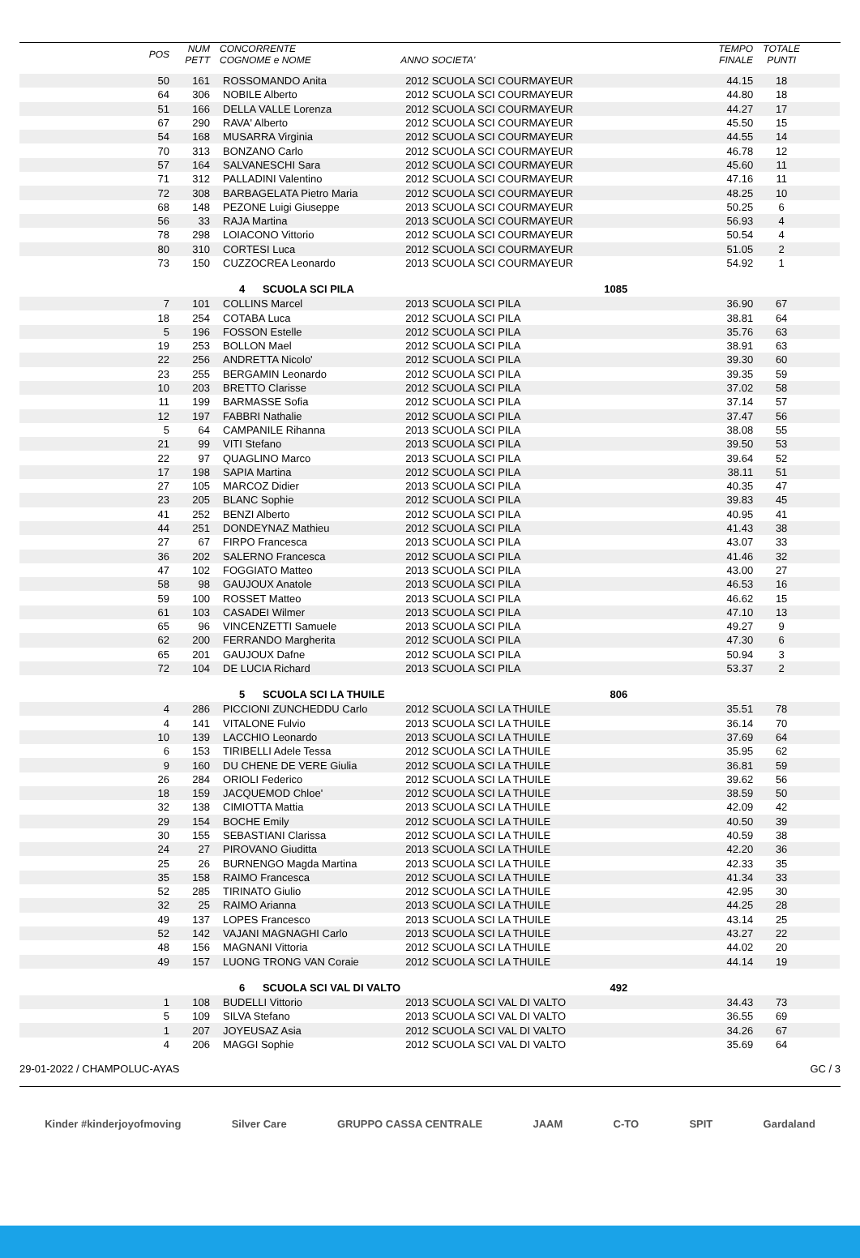| POS | NUM PETT | CONCORRENTE COGNOME e NOME | ANNO SOCIETA' | | TEMPO FINALE | TOTALE PUNTI | |
| --- | --- | --- | --- | --- | --- | --- | --- |
| 50 | 161 | ROSSOMANDO Anita | 2012 SCUOLA SCI COURMAYEUR | | 44.15 | 18 | |
| 64 | 306 | NOBILE Alberto | 2012 SCUOLA SCI COURMAYEUR | | 44.80 | 18 | |
| 51 | 166 | DELLA VALLE Lorenza | 2012 SCUOLA SCI COURMAYEUR | | 44.27 | 17 | |
| 67 | 290 | RAVA' Alberto | 2012 SCUOLA SCI COURMAYEUR | | 45.50 | 15 | |
| 54 | 168 | MUSARRA Virginia | 2012 SCUOLA SCI COURMAYEUR | | 44.55 | 14 | |
| 70 | 313 | BONZANO Carlo | 2012 SCUOLA SCI COURMAYEUR | | 46.78 | 12 | |
| 57 | 164 | SALVANESCHI Sara | 2012 SCUOLA SCI COURMAYEUR | | 45.60 | 11 | |
| 71 | 312 | PALLADINI Valentino | 2012 SCUOLA SCI COURMAYEUR | | 47.16 | 11 | |
| 72 | 308 | BARBAGELATA Pietro Maria | 2012 SCUOLA SCI COURMAYEUR | | 48.25 | 10 | |
| 68 | 148 | PEZONE Luigi Giuseppe | 2013 SCUOLA SCI COURMAYEUR | | 50.25 | 6 | |
| 56 | 33 | RAJA Martina | 2013 SCUOLA SCI COURMAYEUR | | 56.93 | 4 | |
| 78 | 298 | LOIACONO Vittorio | 2012 SCUOLA SCI COURMAYEUR | | 50.54 | 4 | |
| 80 | 310 | CORTESI Luca | 2012 SCUOLA SCI COURMAYEUR | | 51.05 | 2 | |
| 73 | 150 | CUZZOCREA Leonardo | 2013 SCUOLA SCI COURMAYEUR | | 54.92 | 1 | |
| | | 4 SCUOLA SCI PILA | 1085 | | | | |
| 7 | 101 | COLLINS Marcel | 2013 SCUOLA SCI PILA | | 36.90 | 67 | |
| 18 | 254 | COTABA Luca | 2012 SCUOLA SCI PILA | | 38.81 | 64 | |
| 5 | 196 | FOSSON Estelle | 2012 SCUOLA SCI PILA | | 35.76 | 63 | |
| 19 | 253 | BOLLON Mael | 2012 SCUOLA SCI PILA | | 38.91 | 63 | |
| 22 | 256 | ANDRETTA Nicolo' | 2012 SCUOLA SCI PILA | | 39.30 | 60 | |
| 23 | 255 | BERGAMIN Leonardo | 2012 SCUOLA SCI PILA | | 39.35 | 59 | |
| 10 | 203 | BRETTO Clarisse | 2012 SCUOLA SCI PILA | | 37.02 | 58 | |
| 11 | 199 | BARMASSE Sofia | 2012 SCUOLA SCI PILA | | 37.14 | 57 | |
| 12 | 197 | FABBRI Nathalie | 2012 SCUOLA SCI PILA | | 37.47 | 56 | |
| 5 | 64 | CAMPANILE Rihanna | 2013 SCUOLA SCI PILA | | 38.08 | 55 | |
| 21 | 99 | VITI Stefano | 2013 SCUOLA SCI PILA | | 39.50 | 53 | |
| 22 | 97 | QUAGLINO Marco | 2013 SCUOLA SCI PILA | | 39.64 | 52 | |
| 17 | 198 | SAPIA Martina | 2012 SCUOLA SCI PILA | | 38.11 | 51 | |
| 27 | 105 | MARCOZ Didier | 2013 SCUOLA SCI PILA | | 40.35 | 47 | |
| 23 | 205 | BLANC Sophie | 2012 SCUOLA SCI PILA | | 39.83 | 45 | |
| 41 | 252 | BENZI Alberto | 2012 SCUOLA SCI PILA | | 40.95 | 41 | |
| 44 | 251 | DONDEYNAZ Mathieu | 2012 SCUOLA SCI PILA | | 41.43 | 38 | |
| 27 | 67 | FIRPO Francesca | 2013 SCUOLA SCI PILA | | 43.07 | 33 | |
| 36 | 202 | SALERNO Francesca | 2012 SCUOLA SCI PILA | | 41.46 | 32 | |
| 47 | 102 | FOGGIATO Matteo | 2013 SCUOLA SCI PILA | | 43.00 | 27 | |
| 58 | 98 | GAUJOUX Anatole | 2013 SCUOLA SCI PILA | | 46.53 | 16 | |
| 59 | 100 | ROSSET Matteo | 2013 SCUOLA SCI PILA | | 46.62 | 15 | |
| 61 | 103 | CASADEI Wilmer | 2013 SCUOLA SCI PILA | | 47.10 | 13 | |
| 65 | 96 | VINCENZETTI Samuele | 2013 SCUOLA SCI PILA | | 49.27 | 9 | |
| 62 | 200 | FERRANDO Margherita | 2012 SCUOLA SCI PILA | | 47.30 | 6 | |
| 65 | 201 | GAUJOUX Dafne | 2012 SCUOLA SCI PILA | | 50.94 | 3 | |
| 72 | 104 | DE LUCIA Richard | 2013 SCUOLA SCI PILA | | 53.37 | 2 | |
| | | 5 SCUOLA SCI LA THUILE | 806 | | | | |
| 4 | 286 | PICCIONI ZUNCHEDDU Carlo | 2012 SCUOLA SCI LA THUILE | | 35.51 | 78 | |
| 4 | 141 | VITALONE Fulvio | 2013 SCUOLA SCI LA THUILE | | 36.14 | 70 | |
| 10 | 139 | LACCHIO Leonardo | 2013 SCUOLA SCI LA THUILE | | 37.69 | 64 | |
| 6 | 153 | TIRIBELLI Adele Tessa | 2012 SCUOLA SCI LA THUILE | | 35.95 | 62 | |
| 9 | 160 | DU CHENE DE VERE Giulia | 2012 SCUOLA SCI LA THUILE | | 36.81 | 59 | |
| 26 | 284 | ORIOLI Federico | 2012 SCUOLA SCI LA THUILE | | 39.62 | 56 | |
| 18 | 159 | JACQUEMOD Chloe' | 2012 SCUOLA SCI LA THUILE | | 38.59 | 50 | |
| 32 | 138 | CIMIOTTA Mattia | 2013 SCUOLA SCI LA THUILE | | 42.09 | 42 | |
| 29 | 154 | BOCHE Emily | 2012 SCUOLA SCI LA THUILE | | 40.50 | 39 | |
| 30 | 155 | SEBASTIANI Clarissa | 2012 SCUOLA SCI LA THUILE | | 40.59 | 38 | |
| 24 | 27 | PIROVANO Giuditta | 2013 SCUOLA SCI LA THUILE | | 42.20 | 36 | |
| 25 | 26 | BURNENGO Magda Martina | 2013 SCUOLA SCI LA THUILE | | 42.33 | 35 | |
| 35 | 158 | RAIMO Francesca | 2012 SCUOLA SCI LA THUILE | | 41.34 | 33 | |
| 52 | 285 | TIRINATO Giulio | 2012 SCUOLA SCI LA THUILE | | 42.95 | 30 | |
| 32 | 25 | RAIMO Arianna | 2013 SCUOLA SCI LA THUILE | | 44.25 | 28 | |
| 49 | 137 | LOPES Francesco | 2013 SCUOLA SCI LA THUILE | | 43.14 | 25 | |
| 52 | 142 | VAJANI MAGNAGHI Carlo | 2013 SCUOLA SCI LA THUILE | | 43.27 | 22 | |
| 48 | 156 | MAGNANI Vittoria | 2012 SCUOLA SCI LA THUILE | | 44.02 | 20 | |
| 49 | 157 | LUONG TRONG VAN Coraie | 2012 SCUOLA SCI LA THUILE | | 44.14 | 19 | |
| | | 6 SCUOLA SCI VAL DI VALTO | 492 | | | | |
| 1 | 108 | BUDELLI Vittorio | 2013 SCUOLA SCI VAL DI VALTO | | 34.43 | 73 | |
| 5 | 109 | SILVA Stefano | 2013 SCUOLA SCI VAL DI VALTO | | 36.55 | 69 | |
| 1 | 207 | JOYEUSAZ Asia | 2012 SCUOLA SCI VAL DI VALTO | | 34.26 | 67 | |
| 4 | 206 | MAGGI Sophie | 2012 SCUOLA SCI VAL DI VALTO | | 35.69 | 64 | |
29-01-2022 / CHAMPOLUC-AYAS GC / 3
Kinder #kinderjoyofmoving Silver Care GRUPPO CASSA CENTRALE JAAM C-TO SPIT Gardaland